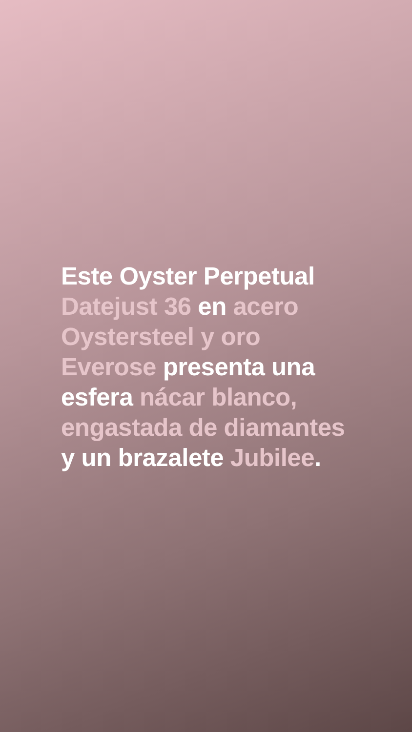Este Oyster Perpetual Datejust 36 en acero Oystersteel y oro Everose presenta una esfera nácar blanco, engastada de diamantes y un brazalete Jubilee.